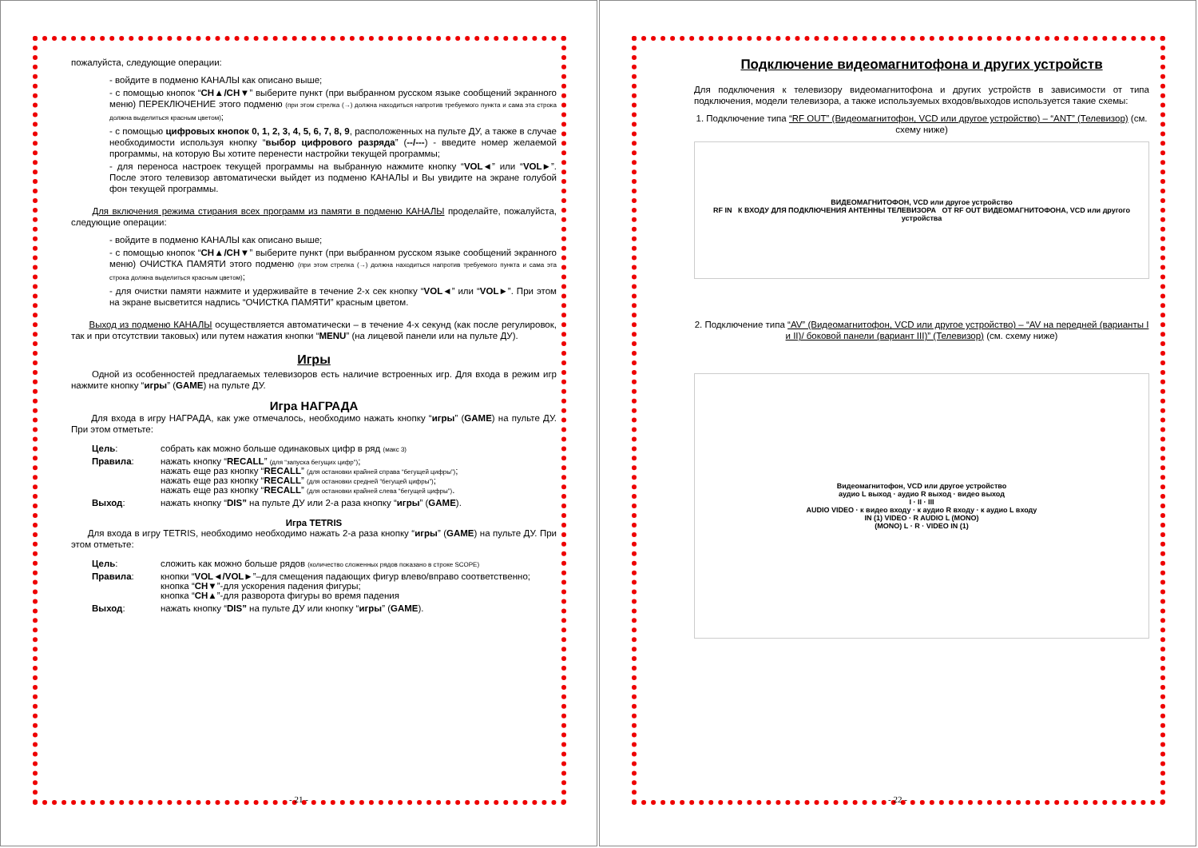пожалуйста, следующие операции:
- войдите в подменю КАНАЛЫ как описано выше;
- с помощью кнопок “CH▲/CH▼” выберите пункт (при выбранном русском языке сообщений экранного меню) ПЕРЕКЛЮЧЕНИЕ этого подменю (при этом стрелка (→) должна находиться напротив требуемого пункта и сама эта строка должна выделиться красным цветом);
- с помощью цифровых кнопок 0, 1, 2, 3, 4, 5, 6, 7, 8, 9, расположенных на пульте ДУ, а также в случае необходимости используя кнопку “выбор цифрового разряда” (--/---) - введите номер желаемой программы, на которую Вы хотите перенести настройки текущей программы;
- для переноса настроек текущей программы на выбранную нажмите кнопку “VOL◄” или “VOL►”. После этого телевизор автоматически выйдет из подменю КАНАЛЫ и Вы увидите на экране голубой фон текущей программы.
Для включения режима стирания всех программ из памяти в подменю КАНАЛЫ проделайте, пожалуйста, следующие операции:
- войдите в подменю КАНАЛЫ как описано выше;
- с помощью кнопок “CH▲/CH▼” выберите пункт (при выбранном русском языке сообщений экранного меню) ОЧИСТКА ПАМЯТИ этого подменю (при этом стрелка (→) должна находиться напротив требуемого пункта и сама эта строка должна выделиться красным цветом);
- для очистки памяти нажмите и удерживайте в течение 2-х сек кнопку “VOL◄” или “VOL►”. При этом на экране высветится надпись “ОЧИСТКА ПАМЯТИ” красным цветом.
Выход из подменю КАНАЛЫ осуществляется автоматически – в течение 4-х секунд (как после регулировок, так и при отсутствии таковых) или путем нажатия кнопки “MENU” (на лицевой панели или на пульте ДУ).
Игры
Одной из особенностей предлагаемых телевизоров есть наличие встроенных игр. Для входа в режим игр нажмите кнопку “игры” (GAME) на пульте ДУ.
Игра НАГРАДА
Для входа в игру НАГРАДА, как уже отмечалось, необходимо нажать кнопку “игры” (GAME) на пульте ДУ. При этом отметьте:
| Цель : | собрать как можно больше одинаковых цифр в ряд (макс 3) |
| Правила : | нажать кнопку “ RECALL ” (для “запуска бегущих цифр”) ; нажать еще раз кнопку “ RECALL ” (для остановки крайней справа “бегущей цифры”) ; нажать еще раз кнопку “ RECALL ” (для остановки средней “бегущей цифры”) ; нажать еще раз кнопку “ RECALL ” (для остановки крайней слева “бегущей цифры”) . |
| Выход : | нажать кнопку “ DIS” на пульте ДУ или 2-а раза кнопку “ игры ” ( GAME ). |
Игра TETRIS
Для входа в игру TETRIS, необходимо необходимо нажать 2-а раза кнопку “игры” (GAME) на пульте ДУ. При этом отметьте:
| Цель : | сложить как можно больше рядов (количество сложенных рядов показано в строке SCOPE) |
| Правила : | кнопки “ VOL◄/VOL► ”–для смещения падающих фигур влево/вправо соответственно; кнопка “ CH▼ ”-для ускорения падения фигуры; кнопка “ CH▲ ”-для разворота фигуры во время падения |
| Выход : | нажать кнопку “ DIS” на пульте ДУ или кнопку “ игры ” ( GAME ). |
- 21 -
Подключение видеомагнитофона и других устройств
Для подключения к телевизору видеомагнитофона и других устройств в зависимости от типа подключения, модели телевизора, а также используемых входов/выходов используется такие схемы:
1. Подключение типа “RF OUT” (Видеомагнитофон, VCD или другое устройство) – “ANT” (Телевизор) (см. схему ниже)
ВИДЕОМАГНИТОФОН, VCD или другое устройство
RF IN К ВХОДУ ДЛЯ ПОДКЛЮЧЕНИЯ АНТЕННЫ ТЕЛЕВИЗОРА ОТ RF OUT ВИДЕОМАГНИТОФОНА, VCD или другого устройства
2. Подключение типа “AV” (Видеомагнитофон, VCD или другое устройство) – “AV на передней (варианты I и II)/ боковой панели (вариант III)” (Телевизор) (см. схему ниже)
Видеомагнитофон, VCD или другое устройство
аудио L выход · аудио R выход · видео выход
I · II · III
AUDIO VIDEO · к видео входу · к аудио R входу · к аудио L входу
IN (1) VIDEO · R AUDIO L (MONO)
(MONO) L · R · VIDEO IN (1)
- 22 -